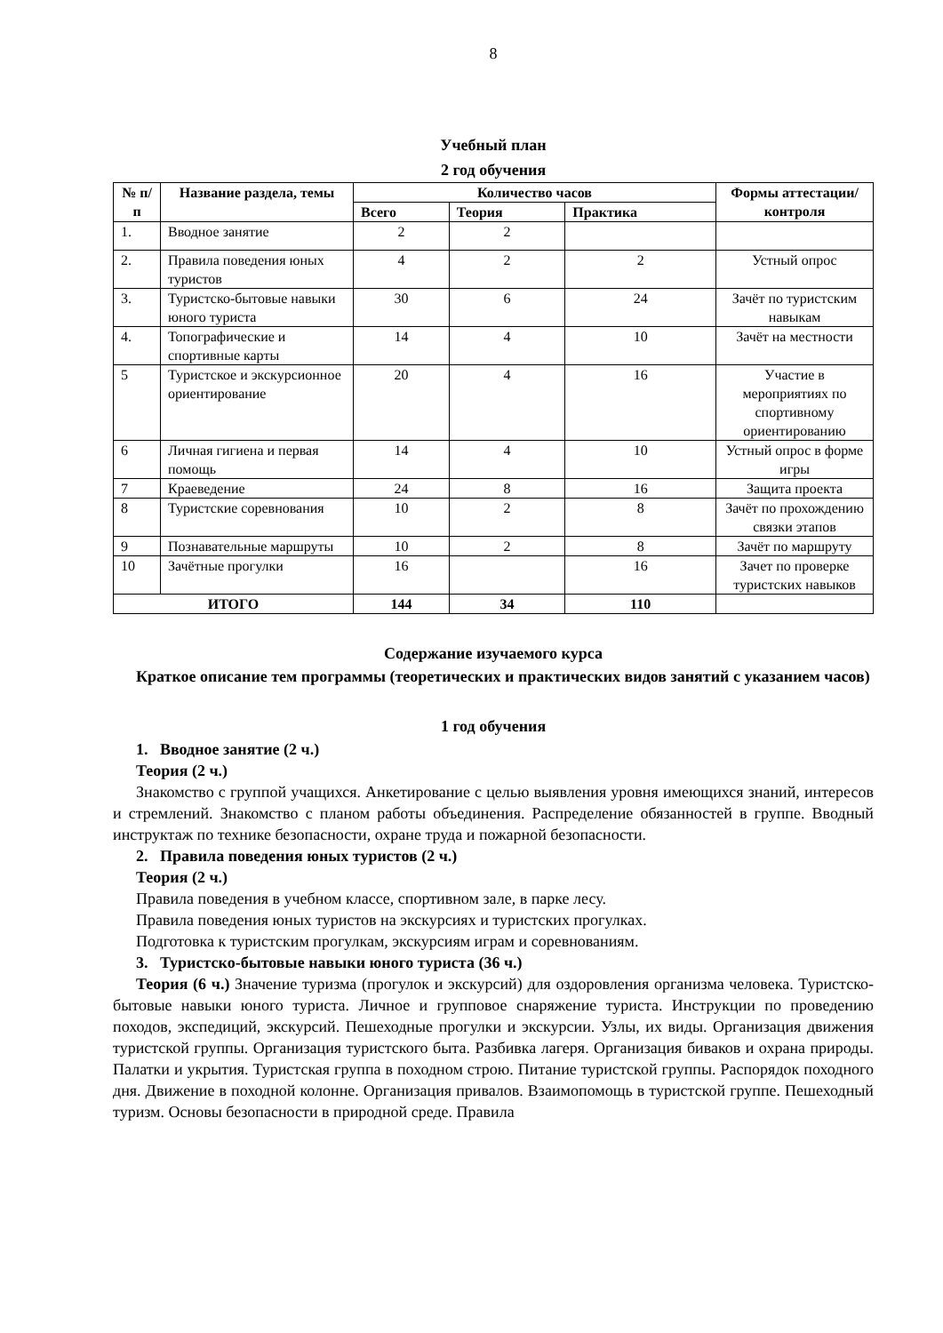8
Учебный план
2 год обучения
| № п/п | Название раздела, темы | Количество часов | | | Формы аттестации/ контроля |
| --- | --- | --- | --- | --- | --- |
| | | Всего | Теория | Практика | |
| 1. | Вводное занятие | 2 | 2 | | |
| 2. | Правила поведения юных туристов | 4 | 2 | 2 | Устный опрос |
| 3. | Туристско-бытовые навыки юного туриста | 30 | 6 | 24 | Зачёт по туристским навыкам |
| 4. | Топографические и спортивные карты | 14 | 4 | 10 | Зачёт на местности |
| 5 | Туристское и экскурсионное ориентирование | 20 | 4 | 16 | Участие в мероприятиях по спортивному ориентированию |
| 6 | Личная гигиена и первая помощь | 14 | 4 | 10 | Устный опрос в форме игры |
| 7 | Краеведение | 24 | 8 | 16 | Защита проекта |
| 8 | Туристские соревнования | 10 | 2 | 8 | Зачёт по прохождению связки этапов |
| 9 | Познавательные маршруты | 10 | 2 | 8 | Зачёт по маршруту |
| 10 | Зачётные прогулки | 16 | | 16 | Зачет по проверке туристских навыков |
| ИТОГО | | 144 | 34 | 110 | |
Содержание изучаемого курса
Краткое описание тем программы (теоретических и практических видов занятий с указанием часов)
1 год обучения
1. Вводное занятие (2 ч.)
Теория (2 ч.)
Знакомство с группой учащихся. Анкетирование с целью выявления уровня имеющихся знаний, интересов и стремлений. Знакомство с планом работы объединения. Распределение обязанностей в группе. Вводный инструктаж по технике безопасности, охране труда и пожарной безопасности.
2. Правила поведения юных туристов (2 ч.)
Теория (2 ч.)
Правила поведения в учебном классе, спортивном зале, в парке лесу.
Правила поведения юных туристов на экскурсиях и туристских прогулках.
Подготовка к туристским прогулкам, экскурсиям играм и соревнованиям.
3. Туристско-бытовые навыки юного туриста (36 ч.)
Теория (6 ч.) Значение туризма (прогулок и экскурсий) для оздоровления организма человека. Туристско-бытовые навыки юного туриста. Личное и групповое снаряжение туриста. Инструкции по проведению походов, экспедиций, экскурсий. Пешеходные прогулки и экскурсии. Узлы, их виды. Организация движения туристской группы. Организация туристского быта. Разбивка лагеря. Организация биваков и охрана природы. Палатки и укрытия. Туристская группа в походном строю. Питание туристской группы. Распорядок походного дня. Движение в походной колонне. Организация привалов. Взаимопомощь в туристской группе. Пешеходный туризм. Основы безопасности в природной среде. Правила